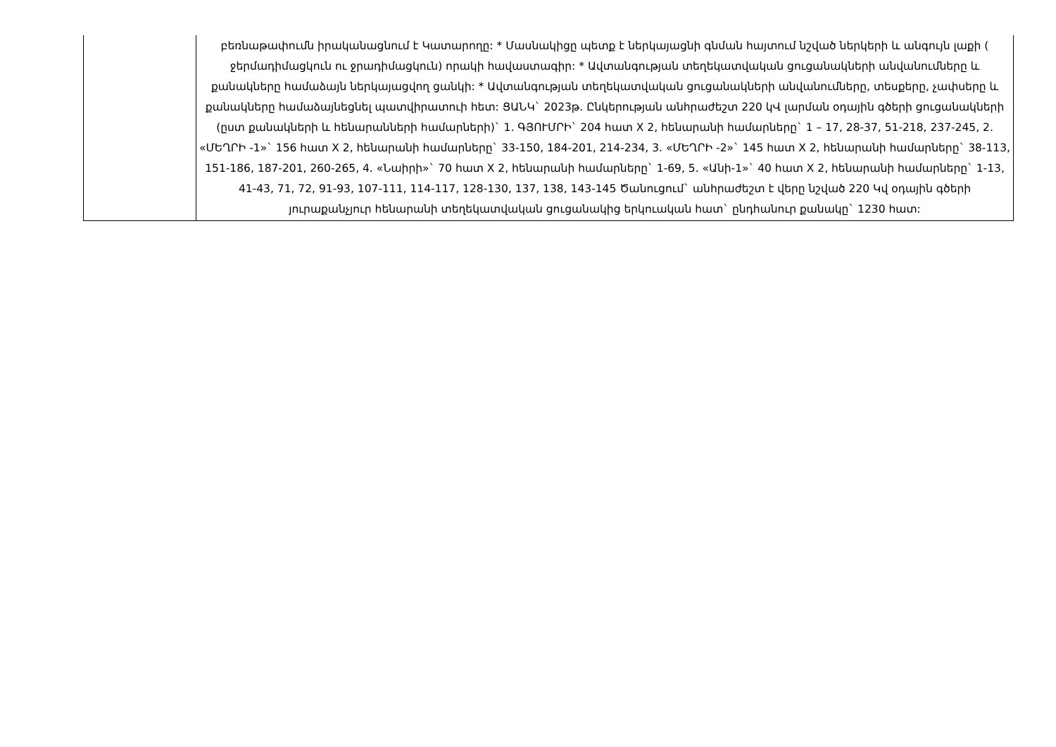| | բեռնաթափումն իրականացնում է Կատարողը: * Մասնակիցը պետք է ներկայացնի գնման հայտում նշված ներկերի և անգույն լաքի ( ջերմադիմացկուն ու ջրադիմացկուն) որակի հավաստագիր: * Ավտանգության տեղեկատվական ցուցանակների անվանումները և քանակները համաձայն ներկայացվող ցանկի: * Ավտանգության տեղեկատվական ցուցանակների անվանումները, տեսքերը, չափսերը և քանակները համաձայնեցնել պատվիրատուի հետ: ՑԱՆԿ` 2023թ. Ընկերության անհրաժեշտ 220 կՎ լարման օդային գծերի ցուցանակների (ըստ քանակների և հենարանների համարների)` 1. ԳՅՈՒՄՐԻ` 204 հատ X 2, հենարանի համարները` 1 – 17, 28-37, 51-218, 237-245, 2. «ՄԵՂՐԻ -1»` 156 հատ X 2, հենարանի համարները` 33-150, 184-201, 214-234, 3. «ՄԵՂՐԻ -2»` 145 հատ X 2, հենարանի համարները` 38-113, 151-186, 187-201, 260-265, 4. «Նաիրի»` 70 հատ X 2, հենարանի համարները` 1-69, 5. «Անի-1»` 40 հատ X 2, հենարանի համարները` 1-13, 41-43, 71, 72, 91-93, 107-111, 114-117, 128-130, 137, 138, 143-145 Ծանուցում` անհրաժեշտ է վերը նշված 220 Կվ օդային գծերի յուրաքանչյուր հենարանի տեղեկատվական ցուցանակից երկուական հատ` ընդհանուր քանակը` 1230 հատ: |